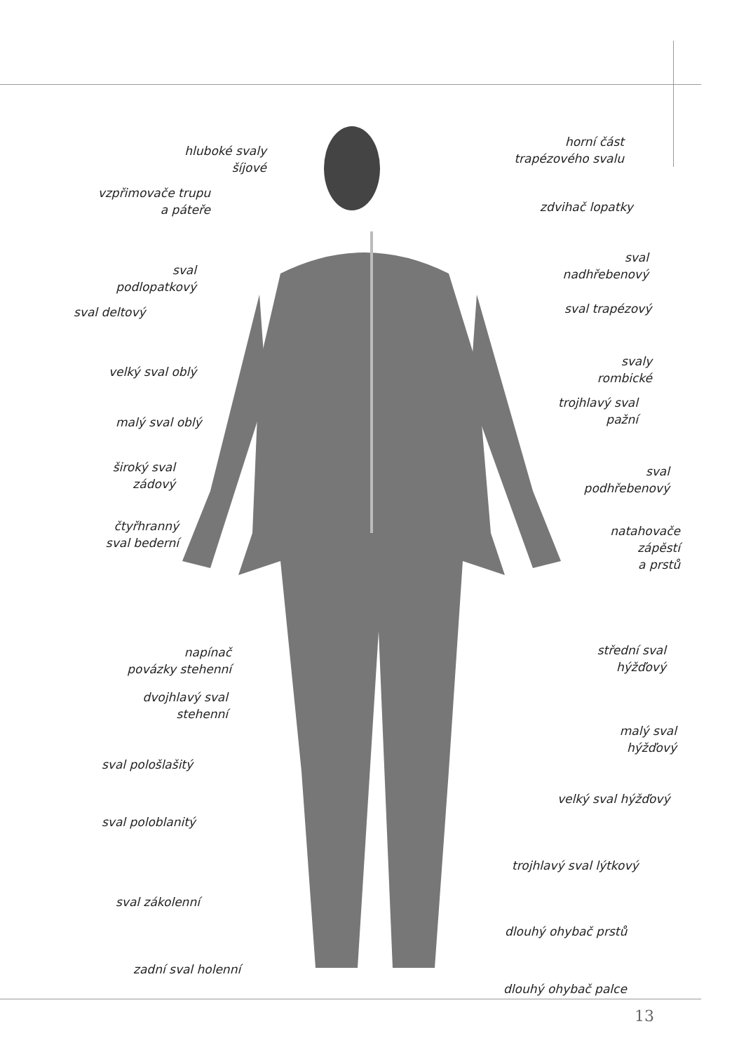hluboké svaly
šíjové
vzpřimovače trupu
a páteře
sval
podlopatkový
sval deltový
velký sval oblý
malý sval oblý
široký sval
zádový
čtyřhranný
sval bederní
napínač
povázky stehenní
dvojhlavý sval
stehenní
sval pološlašitý
sval poloblanitý
sval zákolenní
zadní sval holenní
horní část
trapézového svalu
zdvihač lopatky
sval
nadhřebenový
sval trapézový
svaly
rombické
trojhlavý sval
pažní
sval
podhřebenový
natahovače
zápěstí
a prstů
střední sval
hýžďový
malý sval
hýžďový
velký sval hýžďový
trojhlavý sval lýtkový
dlouhý ohybač prstů
dlouhý ohybač palce
13